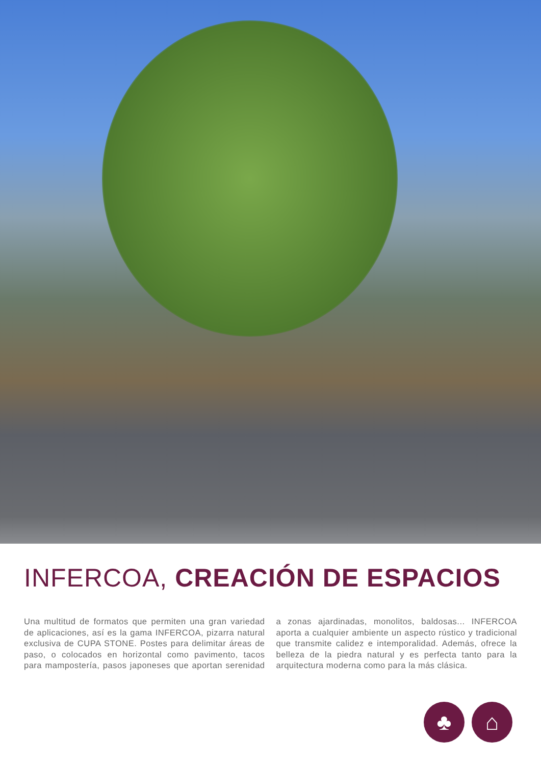INFERCOA, CREACIÓN DE ESPACIOS
Una multitud de formatos que permiten una gran variedad de aplicaciones, así es la gama INFERCOA, pizarra natural exclusiva de CUPA STONE. Postes para delimitar áreas de paso, o colocados en horizontal como pavimento, tacos para mampostería, pasos japoneses que aportan serenidad a zonas ajardinadas, monolitos, baldosas... INFERCOA aporta a cualquier ambiente un aspecto rústico y tradicional que transmite calidez e intemporalidad. Además, ofrece la belleza de la piedra natural y es perfecta tanto para la arquitectura moderna como para la más clásica.
♣ ⌂